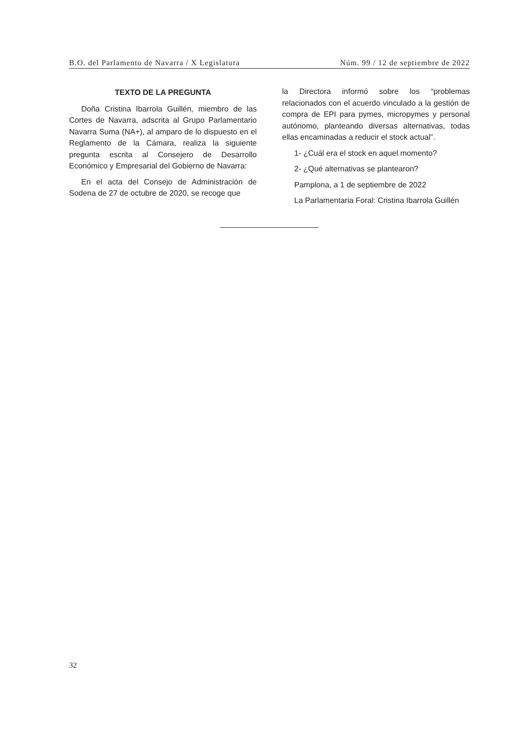B.O. del Parlamento de Navarra / X Legislatura Núm. 99 / 12 de septiembre de 2022
TEXTO DE LA PREGUNTA
Doña Cristina Ibarrola Guillén, miembro de las Cortes de Navarra, adscrita al Grupo Parlamentario Navarra Suma (NA+), al amparo de lo dispuesto en el Reglamento de la Cámara, realiza la siguiente pregunta escrita al Consejero de Desarrollo Económico y Empresarial del Gobierno de Navarra:
En el acta del Consejo de Administración de Sodena de 27 de octubre de 2020, se recoge que
la Directora informó sobre los “problemas relacionados con el acuerdo vinculado a la gestión de compra de EPI para pymes, micropymes y personal autónomo, planteando diversas alternativas, todas ellas encaminadas a reducir el stock actual”.
1- ¿Cuál era el stock en aquel momento?
2- ¿Qué alternativas se plantearon?
Pamplona, a 1 de septiembre de 2022
La Parlamentaria Foral: Cristina Ibarrola Guillén
32